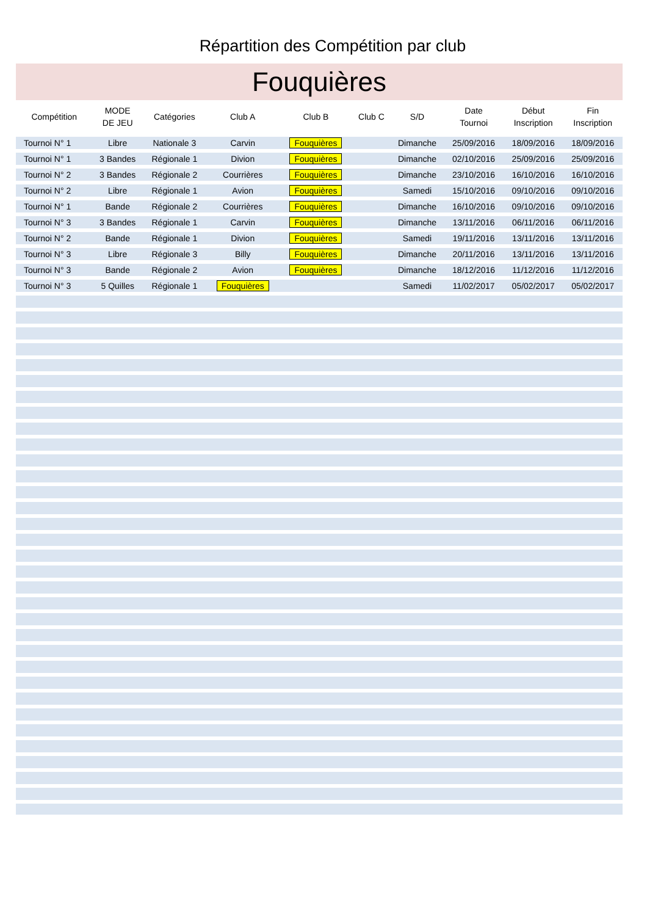Répartition des Compétition par club
Fouquières
| Compétition | MODE DE JEU | Catégories | Club A | Club B | Club C | S/D | Date Tournoi | Début Inscription | Fin Inscription |
| --- | --- | --- | --- | --- | --- | --- | --- | --- | --- |
| Tournoi N° 1 | Libre | Nationale 3 | Carvin | Fouquières | | Dimanche | 25/09/2016 | 18/09/2016 | 18/09/2016 |
| Tournoi N° 1 | 3 Bandes | Régionale 1 | Divion | Fouquières | | Dimanche | 02/10/2016 | 25/09/2016 | 25/09/2016 |
| Tournoi N° 2 | 3 Bandes | Régionale 2 | Courrières | Fouquières | | Dimanche | 23/10/2016 | 16/10/2016 | 16/10/2016 |
| Tournoi N° 2 | Libre | Régionale 1 | Avion | Fouquières | | Samedi | 15/10/2016 | 09/10/2016 | 09/10/2016 |
| Tournoi N° 1 | Bande | Régionale 2 | Courrières | Fouquières | | Dimanche | 16/10/2016 | 09/10/2016 | 09/10/2016 |
| Tournoi N° 3 | 3 Bandes | Régionale 1 | Carvin | Fouquières | | Dimanche | 13/11/2016 | 06/11/2016 | 06/11/2016 |
| Tournoi N° 2 | Bande | Régionale 1 | Divion | Fouquières | | Samedi | 19/11/2016 | 13/11/2016 | 13/11/2016 |
| Tournoi N° 3 | Libre | Régionale 3 | Billy | Fouquières | | Dimanche | 20/11/2016 | 13/11/2016 | 13/11/2016 |
| Tournoi N° 3 | Bande | Régionale 2 | Avion | Fouquières | | Dimanche | 18/12/2016 | 11/12/2016 | 11/12/2016 |
| Tournoi N° 3 | 5 Quilles | Régionale 1 | Fouquières | | | Samedi | 11/02/2017 | 05/02/2017 | 05/02/2017 |